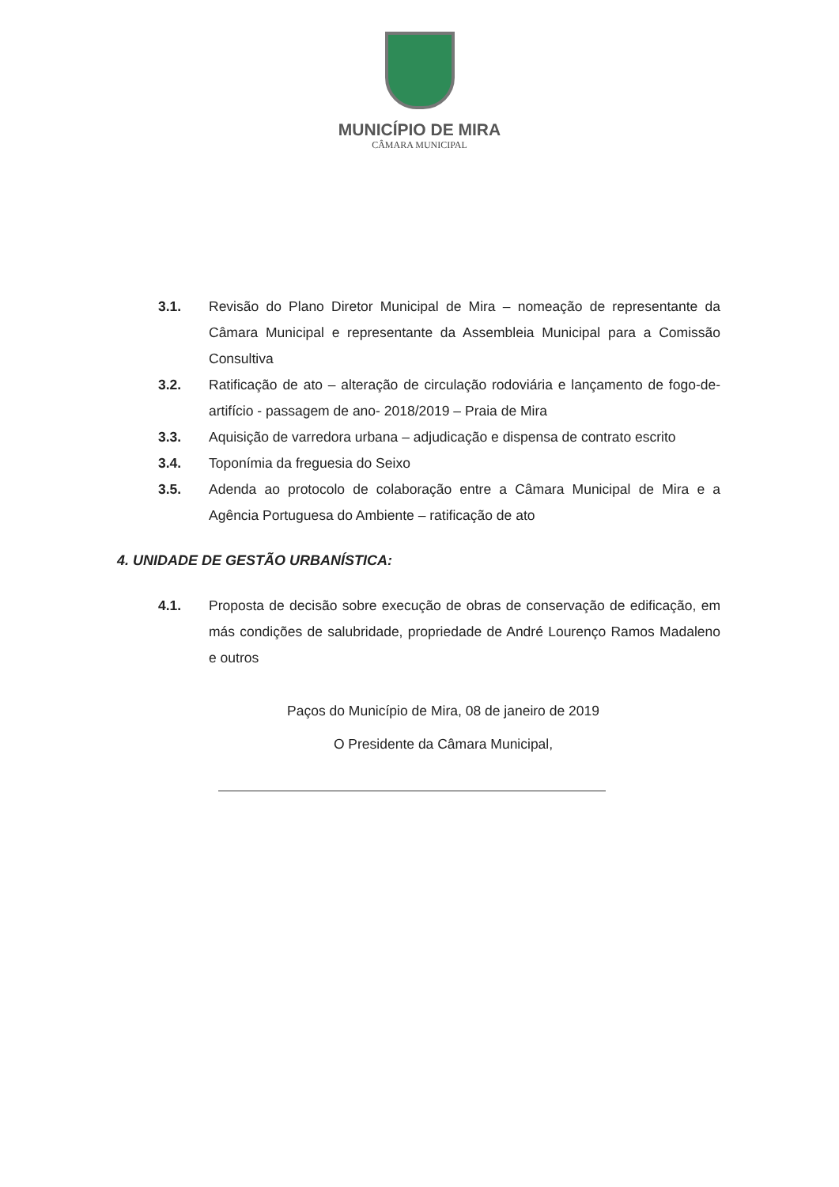MUNICÍPIO DE MIRA
CÂMARA MUNICIPAL
3.1. Revisão do Plano Diretor Municipal de Mira – nomeação de representante da Câmara Municipal e representante da Assembleia Municipal para a Comissão Consultiva
3.2. Ratificação de ato – alteração de circulação rodoviária e lançamento de fogo-de-artifício - passagem de ano- 2018/2019 – Praia de Mira
3.3. Aquisição de varredora urbana – adjudicação e dispensa de contrato escrito
3.4. Toponímia da freguesia do Seixo
3.5. Adenda ao protocolo de colaboração entre a Câmara Municipal de Mira e a Agência Portuguesa do Ambiente – ratificação de ato
4. UNIDADE DE GESTÃO URBANÍSTICA:
4.1. Proposta de decisão sobre execução de obras de conservação de edificação, em más condições de salubridade, propriedade de André Lourenço Ramos Madaleno e outros
Paços do Município de Mira, 08 de janeiro de 2019
O Presidente da Câmara Municipal,